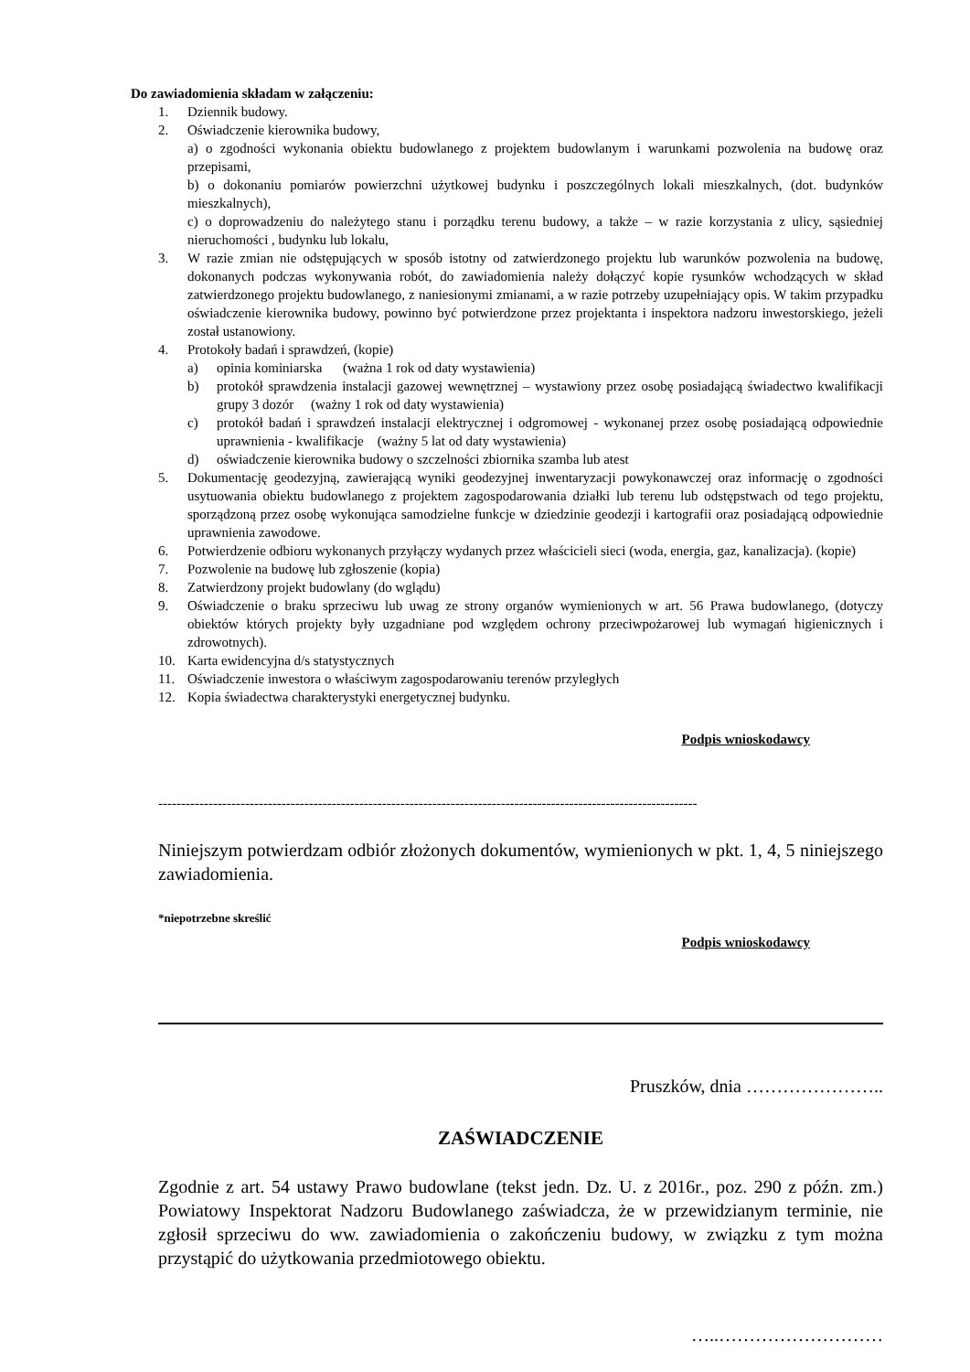Do zawiadomienia składam w załączeniu:
1. Dziennik budowy.
2. Oświadczenie kierownika budowy,
a) o zgodności wykonania obiektu budowlanego z projektem budowlanym i warunkami pozwolenia na budowę oraz przepisami,
b) o dokonaniu pomiarów powierzchni użytkowej budynku i poszczególnych lokali mieszkalnych, (dot. budynków mieszkalnych),
c) o doprowadzeniu do należytego stanu i porządku terenu budowy, a także – w razie korzystania z ulicy, sąsiedniej nieruchomości , budynku lub lokalu,
3. W razie zmian nie odstępujących w sposób istotny od zatwierdzonego projektu lub warunków pozwolenia na budowę, dokonanych podczas wykonywania robót, do zawiadomienia należy dołączyć kopie rysunków wchodzących w skład zatwierdzonego projektu budowlanego, z naniesionymi zmianami, a w razie potrzeby uzupełniający opis. W takim przypadku oświadczenie kierownika budowy, powinno być potwierdzone przez projektanta i inspektora nadzoru inwestorskiego, jeżeli został ustanowiony.
4. Protokoły badań i sprawdzeń, (kopie)
a) opinia kominiarska (ważna 1 rok od daty wystawienia)
b) protokół sprawdzenia instalacji gazowej wewnętrznej – wystawiony przez osobę posiadającą świadectwo kwalifikacji grupy 3 dozór (ważny 1 rok od daty wystawienia)
c) protokół badań i sprawdzeń instalacji elektrycznej i odgromowej - wykonanej przez osobę posiadającą odpowiednie uprawnienia - kwalifikacje (ważny 5 lat od daty wystawienia)
d) oświadczenie kierownika budowy o szczelności zbiornika szamba lub atest
5. Dokumentację geodezyjną, zawierającą wyniki geodezyjnej inwentaryzacji powykonawczej oraz informację o zgodności usytuowania obiektu budowlanego z projektem zagospodarowania działki lub terenu lub odstępstwach od tego projektu, sporządzoną przez osobę wykonująca samodzielne funkcje w dziedzinie geodezji i kartografii oraz posiadającą odpowiednie uprawnienia zawodowe.
6. Potwierdzenie odbioru wykonanych przyłączy wydanych przez właścicieli sieci (woda, energia, gaz, kanalizacja). (kopie)
7. Pozwolenie na budowę lub zgłoszenie (kopia)
8. Zatwierdzony projekt budowlany (do wglądu)
9. Oświadczenie o braku sprzeciwu lub uwag ze strony organów wymienionych w art. 56 Prawa budowlanego, (dotyczy obiektów których projekty były uzgadniane pod względem ochrony przeciwpożarowej lub wymagań higienicznych i zdrowotnych).
10. Karta ewidencyjna d/s statystycznych
11. Oświadczenie inwestora o właściwym zagospodarowaniu terenów przyległych
12. Kopia świadectwa charakterystyki energetycznej budynku.
Podpis wnioskodawcy
----------------------------------------------------------------------------------------------------------------------
Niniejszym potwierdzam odbiór złożonych dokumentów, wymienionych w pkt. 1, 4, 5 niniejszego zawiadomienia.
*niepotrzebne skreślić
Podpis wnioskodawcy
Pruszków, dnia …………………..
ZAŚWIADCZENIE
Zgodnie z art. 54 ustawy Prawo budowlane (tekst jedn. Dz. U. z 2016r., poz. 290 z późn. zm.) Powiatowy Inspektorat Nadzoru Budowlanego zaświadcza, że w przewidzianym terminie, nie zgłosił sprzeciwu do ww. zawiadomienia o zakończeniu budowy, w związku z tym można przystąpić do użytkowania przedmiotowego obiektu.
…..………………………